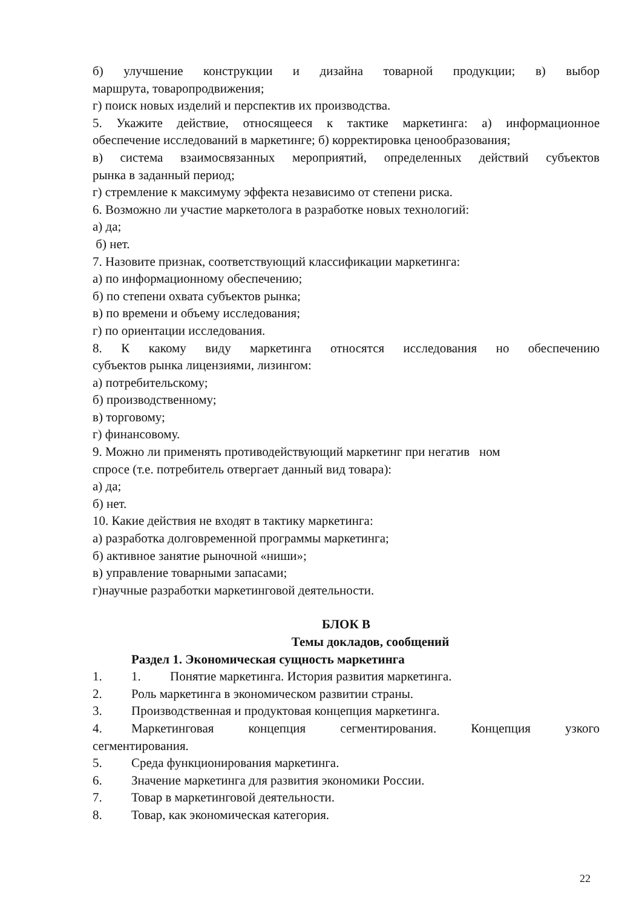б) улучшение конструкции и дизайна товарной продукции; в) выбор
маршрута, товаропродвижения;
г) поиск новых изделий и перспектив их производства.
5. Укажите действие, относящееся к тактике маркетинга: а) информационное
обеспечение исследований в маркетинге; б) корректировка ценообразования;
в) система взаимосвязанных мероприятий, определенных действий субъектов
рынка в заданный период;
г) стремление к максимуму эффекта независимо от степени риска.
6. Возможно ли участие маркетолога в разработке новых технологий:
а) да;
б) нет.
7. Назовите признак, соответствующий классификации маркетинга:
а) по информационному обеспечению;
б) по степени охвата субъектов рынка;
в) по времени и объему исследования;
г) по ориентации исследования.
8. К какому виду маркетинга относятся исследования но обеспечению
субъектов рынка лицензиями, лизингом:
а) потребительскому;
б) производственному;
в) торговому;
г) финансовому.
9. Можно ли применять противодействующий маркетинг при негатив ном
спросе (т.е. потребитель отвергает данный вид товара):
а) да;
б) нет.
10. Какие действия не входят в тактику маркетинга:
а) разработка долговременной программы маркетинга;
б) активное занятие рыночной «ниши»;
в) управление товарными запасами;
г)научные разработки маркетинговой деятельности.
БЛОК В
Темы докладов, сообщений
Раздел 1. Экономическая сущность маркетинга
1. 1. Понятие маркетинга. История развития маркетинга.
2. Роль маркетинга в экономическом развитии страны.
3. Производственная и продуктовая концепция маркетинга.
4. Маркетинговая концепция сегментирования. Концепция узкого
сегментирования.
5. Среда функционирования маркетинга.
6. Значение маркетинга для развития экономики России.
7. Товар в маркетинговой деятельности.
8. Товар, как экономическая категория.
22